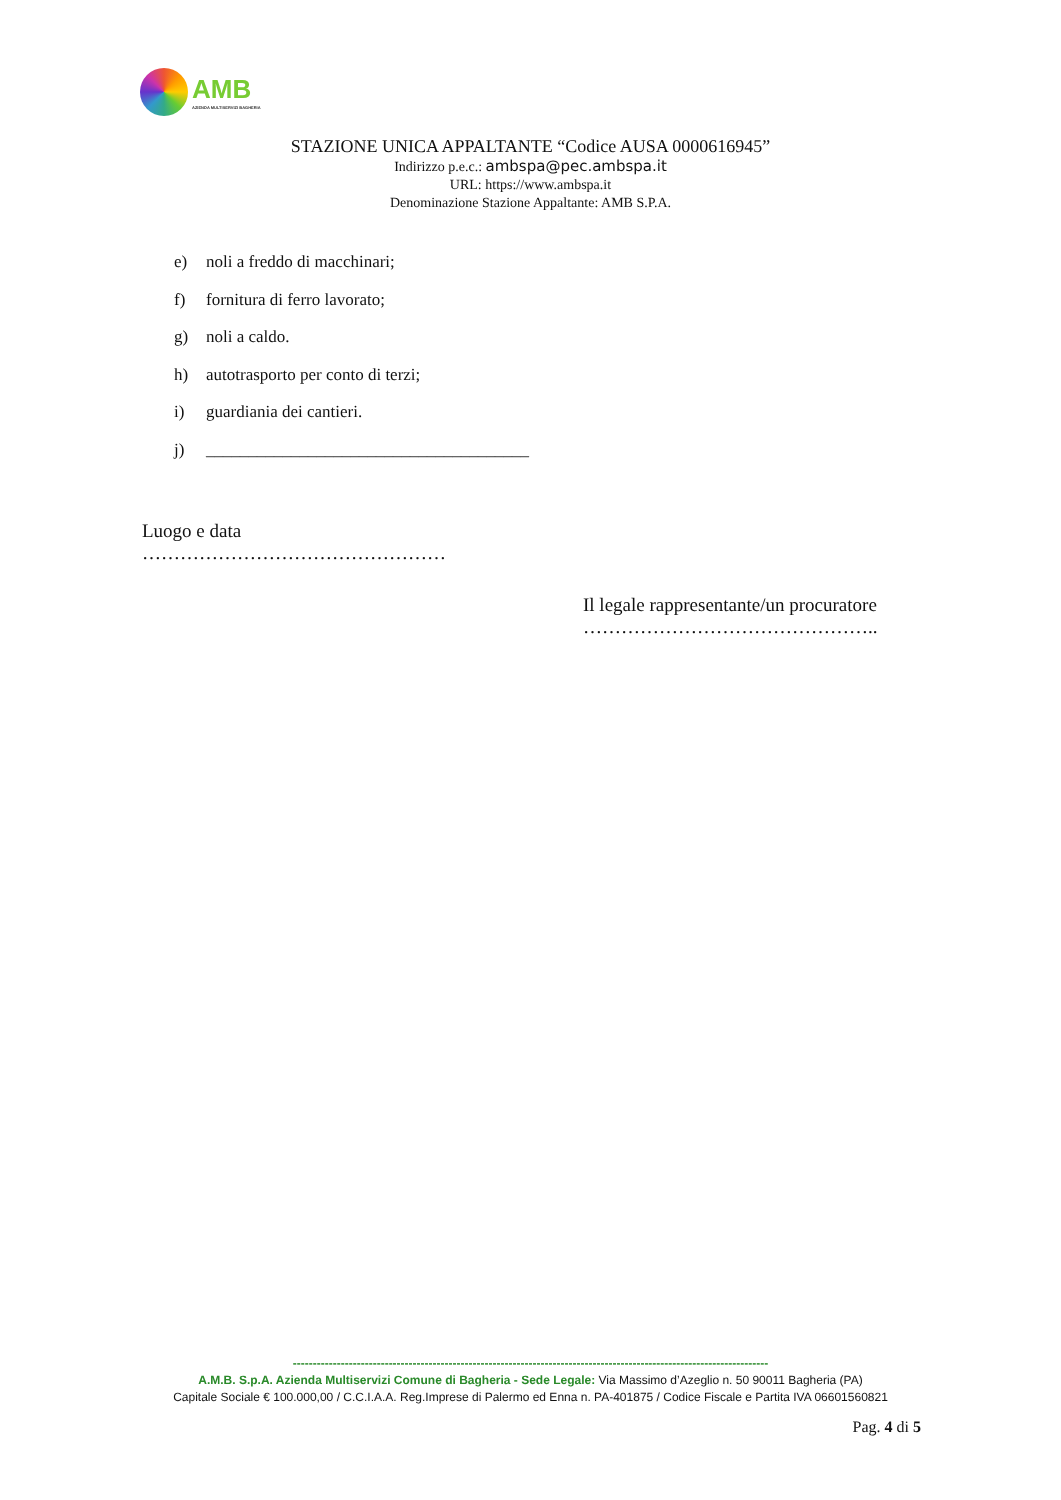AMB
AZIENDA MULTISERVIZI BAGHERIA
STAZIONE UNICA APPALTANTE “Codice AUSA 0000616945”
Indirizzo p.e.c.: ambspa@pec.ambspa.it
URL: https://www.ambspa.it
Denominazione Stazione Appaltante: AMB S.P.A.
e) noli a freddo di macchinari;
f) fornitura di ferro lavorato;
g) noli a caldo.
h) autotrasporto per conto di terzi;
i) guardiania dei cantieri.
j) ______________________________________
Luogo e data
…………………………………………
Il legale rappresentante/un procuratore
………………………………………..
-----------------------------------------------------------------------------------------------------------------------
A.M.B. S.p.A. Azienda Multiservizi Comune di Bagheria - Sede Legale: Via Massimo d’Azeglio n. 50 90011 Bagheria (PA)
Capitale Sociale € 100.000,00 / C.C.I.A.A. Reg.Imprese di Palermo ed Enna n. PA-401875 / Codice Fiscale e Partita IVA 06601560821
Pag. 4 di 5